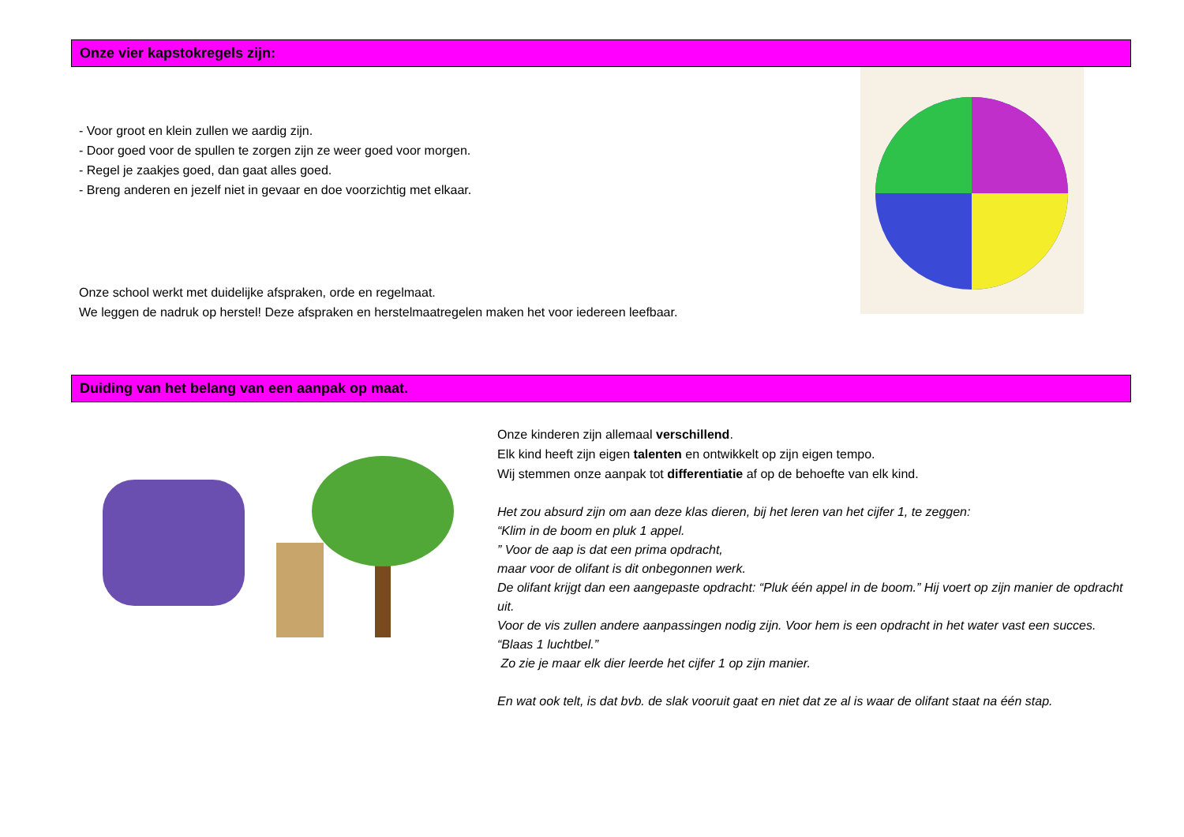Onze vier kapstokregels zijn:
- Voor groot en klein zullen we aardig zijn.
- Door goed voor de spullen te zorgen zijn ze weer goed voor morgen.
- Regel je zaakjes goed, dan gaat alles goed.
- Breng anderen en jezelf niet in gevaar en doe voorzichtig met elkaar.
Onze school werkt met duidelijke afspraken, orde en regelmaat.
We leggen de nadruk op herstel! Deze afspraken en herstelmaatregelen maken het voor iedereen leefbaar.
Duiding van het belang van een aanpak op maat.
Onze kinderen zijn allemaal verschillend.
Elk kind heeft zijn eigen talenten en ontwikkelt op zijn eigen tempo.
Wij stemmen onze aanpak tot differentiatie af op de behoefte van elk kind.
Het zou absurd zijn om aan deze klas dieren, bij het leren van het cijfer 1, te zeggen:
“Klim in de boom en pluk 1 appel.
” Voor de aap is dat een prima opdracht,
maar voor de olifant is dit onbegonnen werk.
De olifant krijgt dan een aangepaste opdracht: “Pluk één appel in de boom.” Hij voert op zijn manier de opdracht uit.
Voor de vis zullen andere aanpassingen nodig zijn. Voor hem is een opdracht in het water vast een succes. “Blaas 1 luchtbel.”
Zo zie je maar elk dier leerde het cijfer 1 op zijn manier.
En wat ook telt, is dat bvb. de slak vooruit gaat en niet dat ze al is waar de olifant staat na één stap.